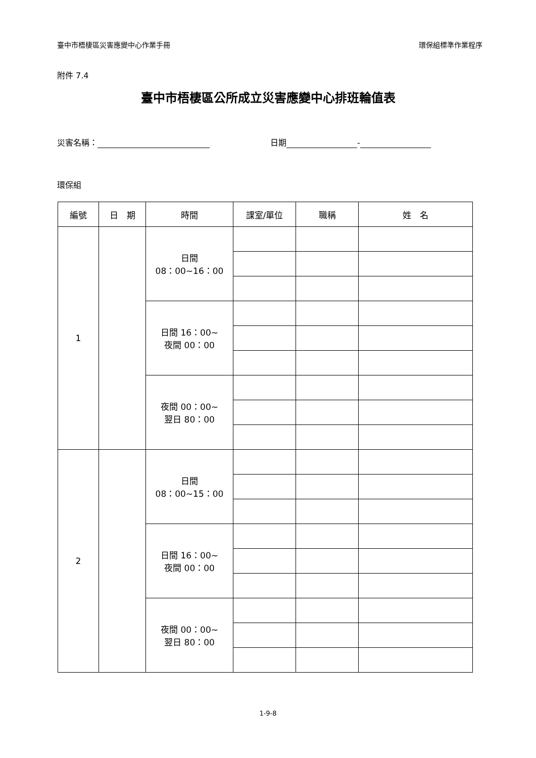臺中市梧棲區災害應變中心作業手冊 環保組標準作業程序
附件 7.4
臺中市梧棲區公所成立災害應變中心排班輪值表
災害名稱： 日期 -
環保組
| 編號 | 日 期 | 時間 | 課室/單位 | 職稱 | 姓 名 |
| --- | --- | --- | --- | --- | --- |
| 1 | | 日間 08：00~16：00 | | | |
| | | 日間 16：00~ 夜間 00：00 | | | |
| | | 夜間 00：00~ 翌日 80：00 | | | |
| 2 | | 日間 08：00~15：00 | | | |
| | | 日間 16：00~ 夜間 00：00 | | | |
| | | 夜間 00：00~ 翌日 80：00 | | | |
1-9-8